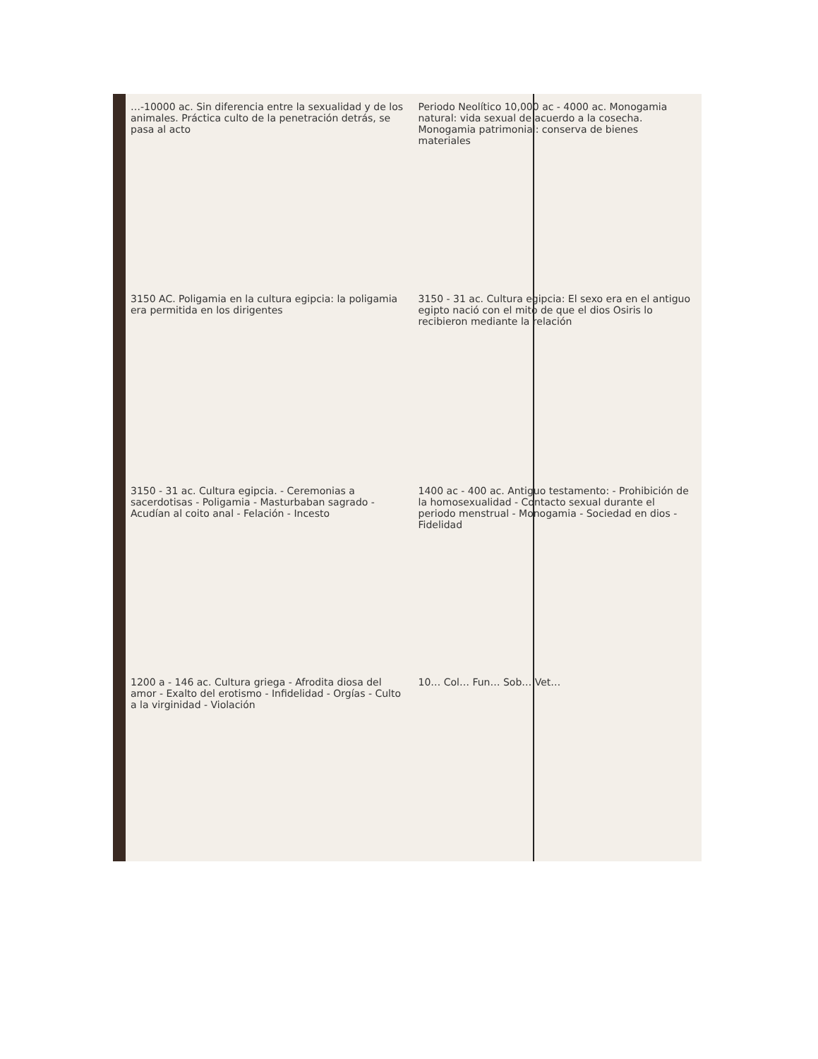…-10000 ac. Sin diferencia entre la sexualidad y de los animales. Práctica culto de la penetración detrás, se pasa al acto
Periodo Neolítico 10,000 ac - 4000 ac. Monogamia natural: vida sexual de acuerdo a la cosecha. Monogamia patrimonial: conserva de bienes materiales
3150 AC. Poligamia en la cultura egipcia: la poligamia era permitida en los dirigentes
3150 - 31 ac. Cultura egipcia: El sexo era en el antiguo egipto nació con el mito de que el dios Osiris lo recibieron mediante la relación
3150 - 31 ac. Cultura egipcia. - Ceremonias a sacerdotisas - Poligamia - Masturbaban sagrado - Acudían al coito anal - Felación - Incesto
1400 ac - 400 ac. Antiguo testamento: - Prohibición de la homosexualidad - Contacto sexual durante el periodo menstrual - Monogamia - Sociedad en dios - Fidelidad
1200 a - 146 ac. Cultura griega - Afrodita diosa del amor - Exalto del erotismo - Infidelidad - Orgías - Culto a la virginidad - Violación
10… Col… Fun… Sob… Vet…